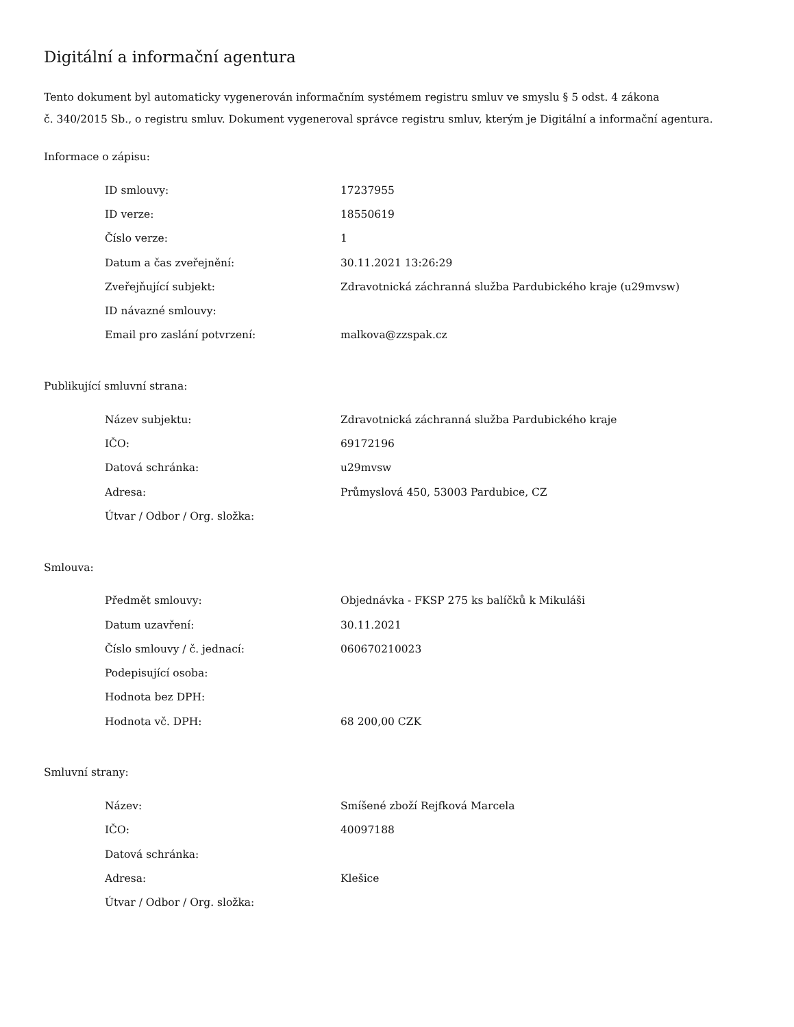Digitální a informační agentura
Tento dokument byl automaticky vygenerován informačním systémem registru smluv ve smyslu § 5 odst. 4 zákona
č. 340/2015 Sb., o registru smluv. Dokument vygeneroval správce registru smluv, kterým je Digitální a informační agentura.
Informace o zápisu:
| ID smlouvy: | 17237955 |
| ID verze: | 18550619 |
| Číslo verze: | 1 |
| Datum a čas zveřejnění: | 30.11.2021 13:26:29 |
| Zveřejňující subjekt: | Zdravotnická záchranná služba Pardubického kraje (u29mvsw) |
| ID návazné smlouvy: | |
| Email pro zaslání potvrzení: | malkova@zzspak.cz |
Publikující smluvní strana:
| Název subjektu: | Zdravotnická záchranná služba Pardubického kraje |
| IČO: | 69172196 |
| Datová schránka: | u29mvsw |
| Adresa: | Průmyslová 450, 53003 Pardubice, CZ |
| Útvar / Odbor / Org. složka: | |
Smlouva:
| Předmět smlouvy: | Objednávka - FKSP 275 ks balíčků k Mikuláši |
| Datum uzavření: | 30.11.2021 |
| Číslo smlouvy / č. jednací: | 060670210023 |
| Podepisující osoba: | |
| Hodnota bez DPH: | |
| Hodnota vč. DPH: | 68 200,00 CZK |
Smluvní strany:
| Název: | Smíšené zboží Rejfková Marcela |
| IČO: | 40097188 |
| Datová schránka: | |
| Adresa: | Klešice |
| Útvar / Odbor / Org. složka: | |